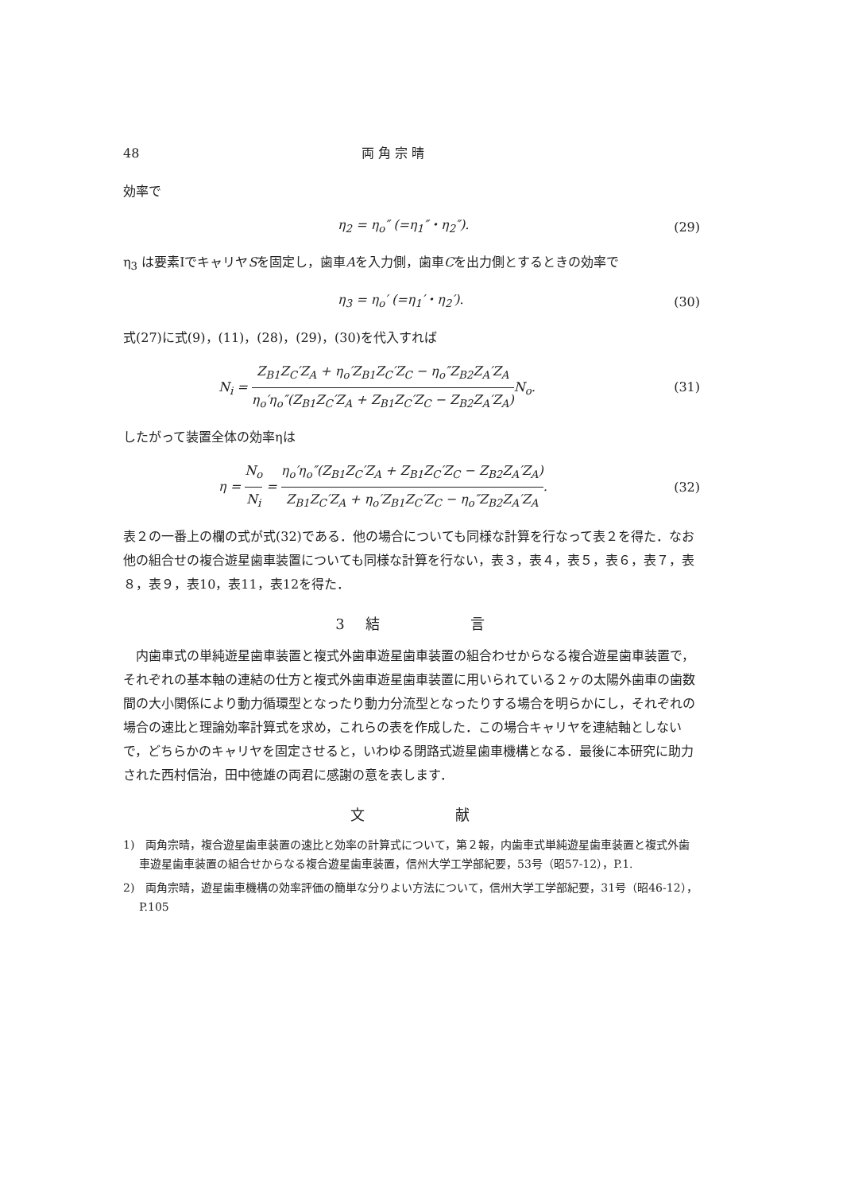48 両 角 宗 晴
効率で
η<sub>2</sub> = η<sub>o</sub>″ (=η<sub>1</sub>″・η<sub>2</sub>″). (29)
η<sub>3</sub> は要素ⅠでキャリヤSを固定し，歯車Aを入力側，歯車Cを出力側とするときの効率で
η<sub>3</sub> = η<sub>o</sub>′ (=η<sub>1</sub>′・η<sub>2</sub>′). (30)
式(27)に式(9)，(11)，(28)，(29)，(30)を代入すれば
N<sub>i</sub> = Z<sub>B1</sub>Z<sub>C</sub>′Z<sub>A</sub> + η<sub>o</sub>′Z<sub>B1</sub>Z<sub>C</sub>′Z<sub>C</sub> − η<sub>o</sub>″Z<sub>B2</sub>Z<sub>A</sub>′Z<sub>A</sub> η<sub>o</sub>′η<sub>o</sub>″(Z<sub>B1</sub>Z<sub>C</sub>′Z<sub>A</sub> + Z<sub>B1</sub>Z<sub>C</sub>′Z<sub>C</sub> − Z<sub>B2</sub>Z<sub>A</sub>′Z<sub>A</sub>) N<sub>o</sub>. (31)
したがって装置全体の効率ηは
η = N<sub>o</sub> N<sub>i</sub> = η<sub>o</sub>′η<sub>o</sub>″(Z<sub>B1</sub>Z<sub>C</sub>′Z<sub>A</sub> + Z<sub>B1</sub>Z<sub>C</sub>′Z<sub>C</sub> − Z<sub>B2</sub>Z<sub>A</sub>′Z<sub>A</sub>) Z<sub>B1</sub>Z<sub>C</sub>′Z<sub>A</sub> + η<sub>o</sub>′Z<sub>B1</sub>Z<sub>C</sub>′Z<sub>C</sub> − η<sub>o</sub>″Z<sub>B2</sub>Z<sub>A</sub>′Z<sub>A</sub>. (32)
表２の一番上の欄の式が式(32)である．他の場合についても同様な計算を行なって表２を得た．なお他の組合せの複合遊星歯車装置についても同様な計算を行ない，表３，表４，表５，表６，表７，表８，表９，表10，表11，表12を得た．
3　結　　　　　言
　内歯車式の単純遊星歯車装置と複式外歯車遊星歯車装置の組合わせからなる複合遊星歯車装置で，それぞれの基本軸の連結の仕方と複式外歯車遊星歯車装置に用いられている２ヶの太陽外歯車の歯数間の大小関係により動力循環型となったり動力分流型となったりする場合を明らかにし，それぞれの場合の速比と理論効率計算式を求め，これらの表を作成した．この場合キャリヤを連結軸としないで，どちらかのキャリヤを固定させると，いわゆる閉路式遊星歯車機構となる．最後に本研究に助力された西村信治，田中徳雄の両君に感謝の意を表します．
文　　　　　献
1)　両角宗晴，複合遊星歯車装置の速比と効率の計算式について，第２報，内歯車式単純遊星歯車装置と複式外歯車遊星歯車装置の組合せからなる複合遊星歯車装置，信州大学工学部紀要，53号（昭57-12），P.1.
2)　両角宗晴，遊星歯車機構の効率評価の簡単な分りよい方法について，信州大学工学部紀要，31号（昭46-12），P.105